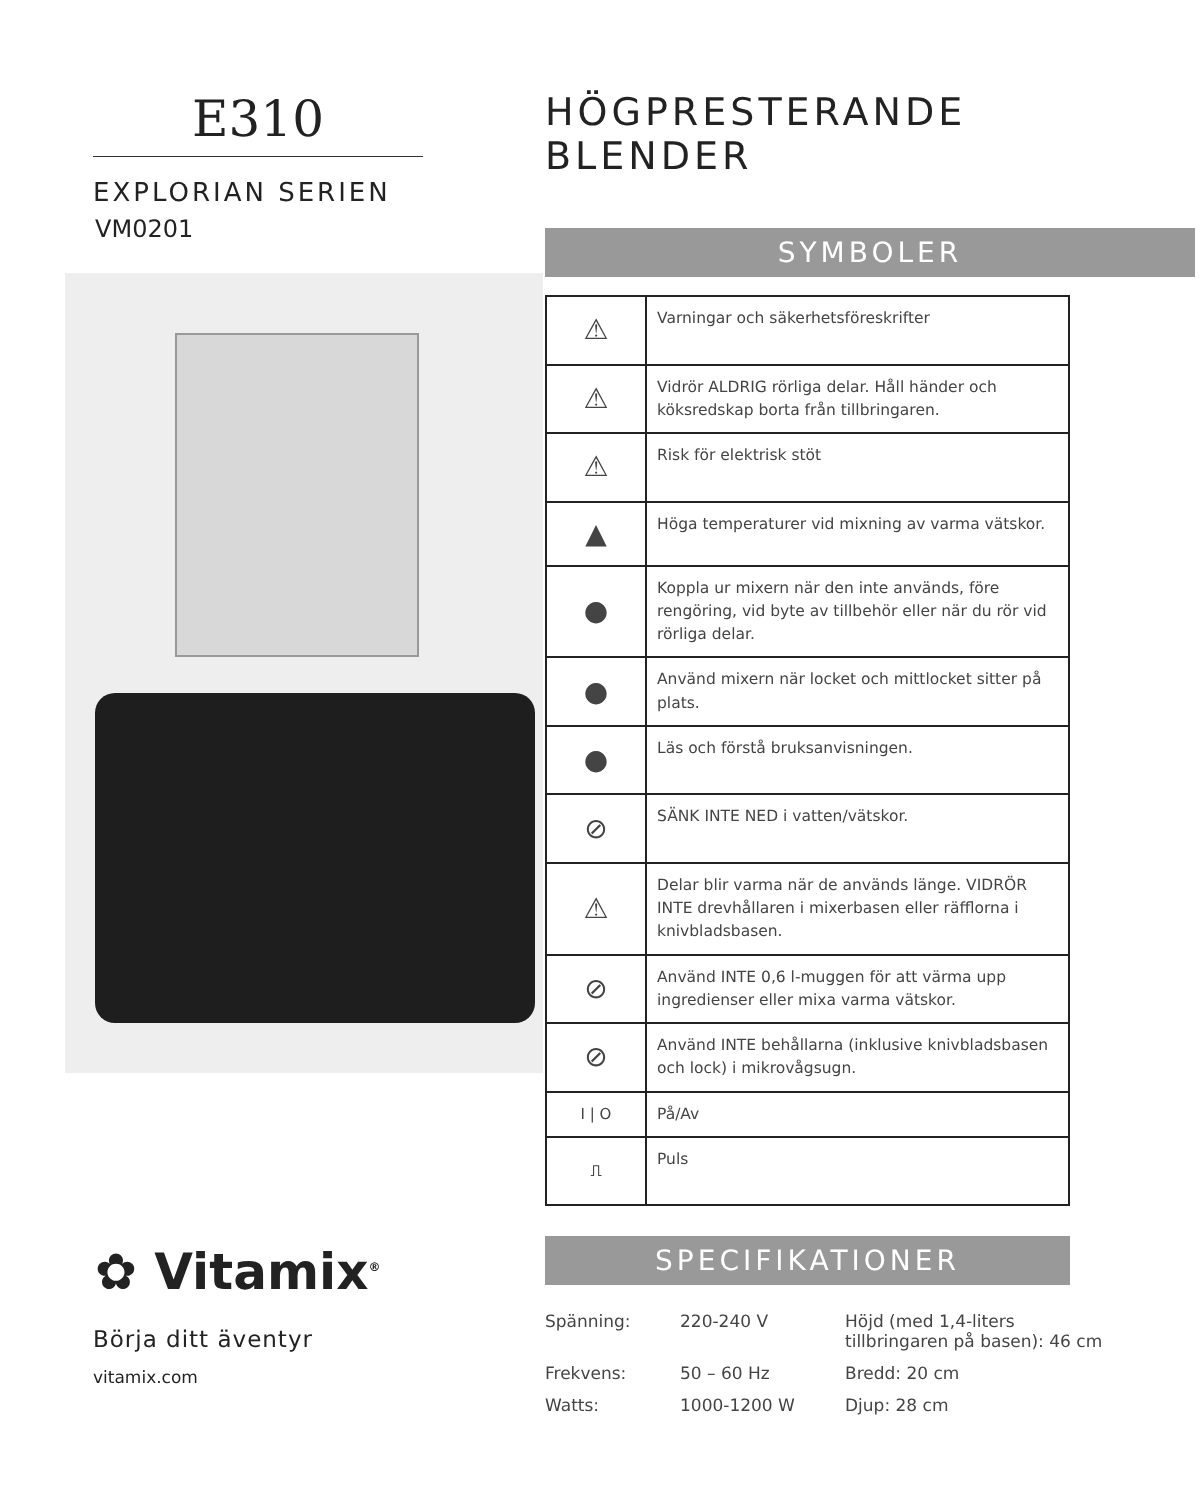E310
EXPLORIAN SERIEN
VM0201
✿ Vitamix<sup>®</sup>
Börja ditt äventyr
vitamix.com
HÖGPRESTERANDE BLENDER
SYMBOLER
| ⚠ | Varningar och säkerhetsföreskrifter |
| ⚠ | Vidrör ALDRIG rörliga delar. Håll händer och köksredskap borta från tillbringaren. |
| ⚠ | Risk för elektrisk stöt |
| ▲ | Höga temperaturer vid mixning av varma vätskor. |
| ● | Koppla ur mixern när den inte används, före rengöring, vid byte av tillbehör eller när du rör vid rörliga delar. |
| ● | Använd mixern när locket och mittlocket sitter på plats. |
| ● | Läs och förstå bruksanvisningen. |
| ⊘ | SÄNK INTE NED i vatten/vätskor. |
| ⚠ | Delar blir varma när de används länge. VIDRÖR INTE drevhållaren i mixerbasen eller räfflorna i knivbladsbasen. |
| ⊘ | Använd INTE 0,6 l-muggen för att värma upp ingredienser eller mixa varma vätskor. |
| ⊘ | Använd INTE behållarna (inklusive knivbladsbasen och lock) i mikrovågsugn. |
| I / O | På/Av |
| ⎍ | Puls |
SPECIFIKATIONER
| Spänning: | 220-240 V | Höjd (med 1,4-liters tillbringaren på basen): 46 cm |
| Frekvens: | 50 – 60 Hz | Bredd: 20 cm |
| Watts: | 1000-1200 W | Djup: 28 cm |